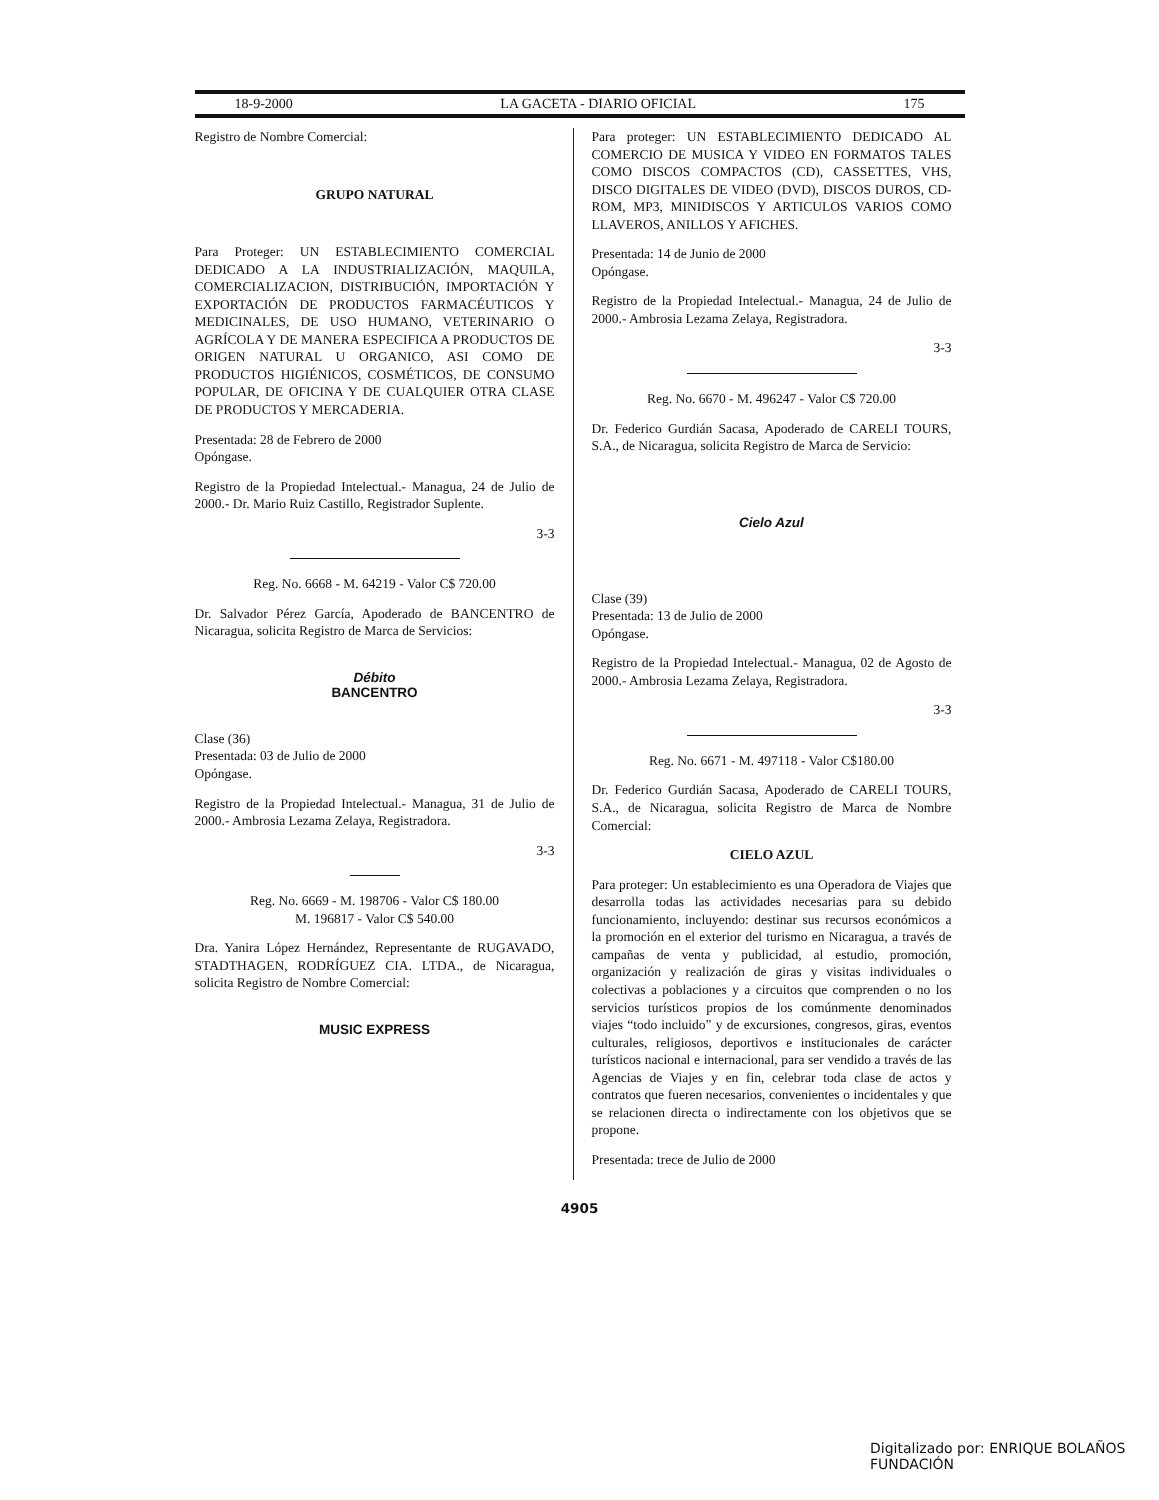18-9-2000 LA GACETA - DIARIO OFICIAL 175
Registro de Nombre Comercial:
GRUPO NATURAL
Para Proteger: UN ESTABLECIMIENTO COMERCIAL DEDICADO A LA INDUSTRIALIZACIÓN, MAQUILA, COMERCIALIZACION, DISTRIBUCIÓN, IMPORTACIÓN Y EXPORTACIÓN DE PRODUCTOS FARMACÉUTICOS Y MEDICINALES, DE USO HUMANO, VETERINARIO O AGRÍCOLA Y DE MANERA ESPECIFICA A PRODUCTOS DE ORIGEN NATURAL U ORGANICO, ASI COMO DE PRODUCTOS HIGIÉNICOS, COSMÉTICOS, DE CONSUMO POPULAR, DE OFICINA Y DE CUALQUIER OTRA CLASE DE PRODUCTOS Y MERCADERIA.
Presentada: 28 de Febrero de 2000
Opóngase.
Registro de la Propiedad Intelectual.- Managua, 24 de Julio de 2000.- Dr. Mario Ruiz Castillo, Registrador Suplente.
3-3
Reg. No. 6668 - M. 64219 - Valor C$ 720.00
Dr. Salvador Pérez García, Apoderado de BANCENTRO de Nicaragua, solicita Registro de Marca de Servicios:
Débito
BANCENTRO
Clase (36)
Presentada: 03 de Julio de 2000
Opóngase.
Registro de la Propiedad Intelectual.- Managua, 31 de Julio de 2000.- Ambrosia Lezama Zelaya, Registradora.
3-3
Reg. No. 6669 - M. 198706 - Valor C$ 180.00
M. 196817 - Valor C$ 540.00
Dra. Yanira López Hernández, Representante de RUGAVADO, STADTHAGEN, RODRÍGUEZ CIA. LTDA., de Nicaragua, solicita Registro de Nombre Comercial:
MUSIC EXPRESS
Para proteger: UN ESTABLECIMIENTO DEDICADO AL COMERCIO DE MUSICA Y VIDEO EN FORMATOS TALES COMO DISCOS COMPACTOS (CD), CASSETTES, VHS, DISCO DIGITALES DE VIDEO (DVD), DISCOS DUROS, CD-ROM, MP3, MINIDISCOS Y ARTICULOS VARIOS COMO LLAVEROS, ANILLOS Y AFICHES.
Presentada: 14 de Junio de 2000
Opóngase.
Registro de la Propiedad Intelectual.- Managua, 24 de Julio de 2000.- Ambrosia Lezama Zelaya, Registradora.
3-3
Reg. No. 6670 - M. 496247 - Valor C$ 720.00
Dr. Federico Gurdián Sacasa, Apoderado de CARELI TOURS, S.A., de Nicaragua, solicita Registro de Marca de Servicio:
Cielo Azul
Clase (39)
Presentada: 13 de Julio de 2000
Opóngase.
Registro de la Propiedad Intelectual.- Managua, 02 de Agosto de 2000.- Ambrosia Lezama Zelaya, Registradora.
3-3
Reg. No. 6671 - M. 497118 - Valor C$180.00
Dr. Federico Gurdián Sacasa, Apoderado de CARELI TOURS, S.A., de Nicaragua, solicita Registro de Marca de Nombre Comercial:
CIELO AZUL
Para proteger: Un establecimiento es una Operadora de Viajes que desarrolla todas las actividades necesarias para su debido funcionamiento, incluyendo: destinar sus recursos económicos a la promoción en el exterior del turismo en Nicaragua, a través de campañas de venta y publicidad, al estudio, promoción, organización y realización de giras y visitas individuales o colectivas a poblaciones y a circuitos que comprenden o no los servicios turísticos propios de los comúnmente denominados viajes “todo incluido” y de excursiones, congresos, giras, eventos culturales, religiosos, deportivos e institucionales de carácter turísticos nacional e internacional, para ser vendido a través de las Agencias de Viajes y en fin, celebrar toda clase de actos y contratos que fueren necesarios, convenientes o incidentales y que se relacionen directa o indirectamente con los objetivos que se propone.
Presentada: trece de Julio de 2000
4905
Digitalizado por: ENRIQUE BOLAÑOS FUNDACIÓN